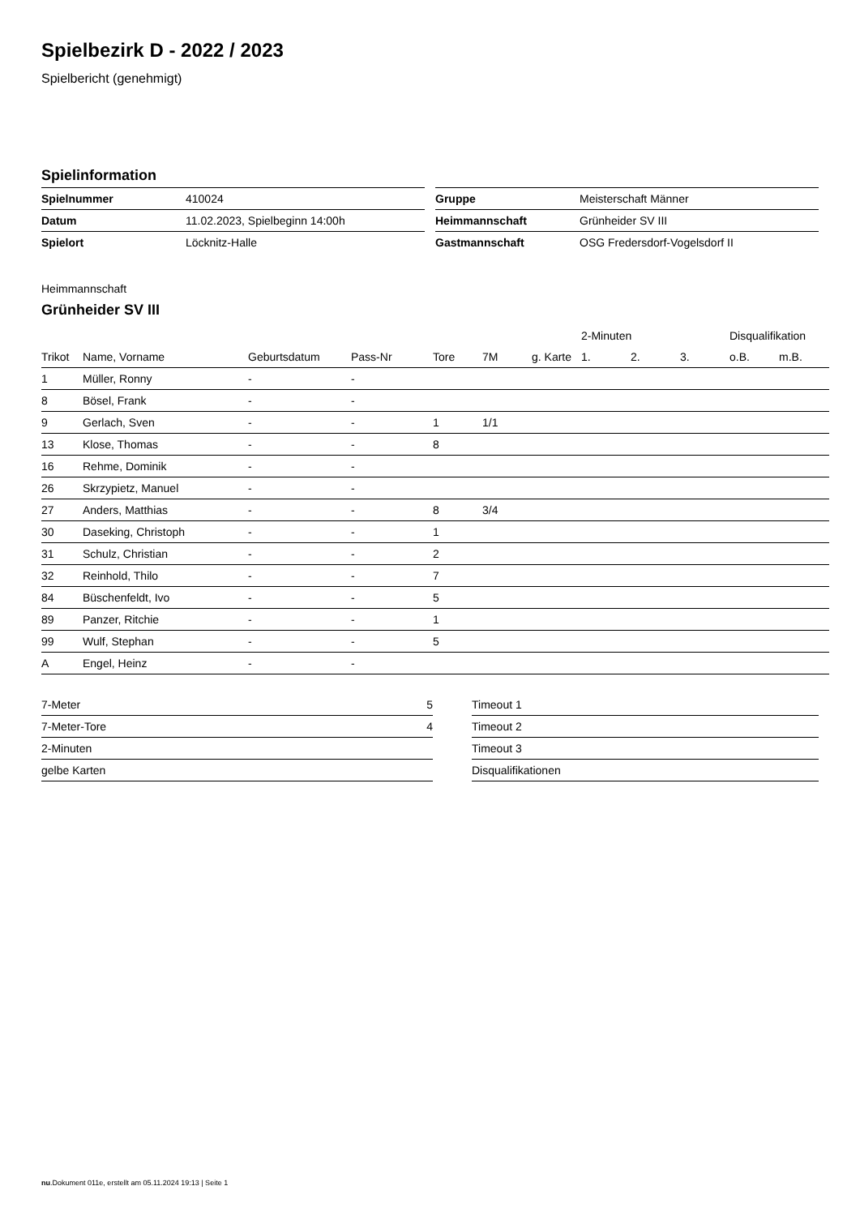Spielbezirk D - 2022 / 2023
Spielbericht (genehmigt)
Spielinformation
| Spielnummer | 410024 |
| Datum | 11.02.2023, Spielbeginn 14:00h |
| Spielort | Löcknitz-Halle |
| Gruppe | Meisterschaft Männer |
| Heimmannschaft | Grünheider SV III |
| Gastmannschaft | OSG Fredersdorf-Vogelsdorf II |
Heimmannschaft
Grünheider SV III
| | | | | | | | 2-Minuten | | | Disqualifikation | |
| --- | --- | --- | --- | --- | --- | --- | --- | --- | --- | --- | --- |
| Trikot | Name, Vorname | Geburtsdatum | Pass-Nr | Tore | 7M | g. Karte | 1. | 2. | 3. | o.B. | m.B. |
| 1 | Müller, Ronny | - | - | | | | | | | | |
| 8 | Bösel, Frank | - | - | | | | | | | | |
| 9 | Gerlach, Sven | - | - | 1 | 1/1 | | | | | | |
| 13 | Klose, Thomas | - | - | 8 | | | | | | | |
| 16 | Rehme, Dominik | - | - | | | | | | | | |
| 26 | Skrzypietz, Manuel | - | - | | | | | | | | |
| 27 | Anders, Matthias | - | - | 8 | 3/4 | | | | | | |
| 30 | Daseking, Christoph | - | - | 1 | | | | | | | |
| 31 | Schulz, Christian | - | - | 2 | | | | | | | |
| 32 | Reinhold, Thilo | - | - | 7 | | | | | | | |
| 84 | Büschenfeldt, Ivo | - | - | 5 | | | | | | | |
| 89 | Panzer, Ritchie | - | - | 1 | | | | | | | |
| 99 | Wulf, Stephan | - | - | 5 | | | | | | | |
| A | Engel, Heinz | - | - | | | | | | | | |
| 7-Meter | 5 |
| 7-Meter-Tore | 4 |
| 2-Minuten | |
| gelbe Karten | |
| Timeout 1 |
| Timeout 2 |
| Timeout 3 |
| Disqualifikationen |
nu.Dokument 011e, erstellt am 05.11.2024 19:13 | Seite 1